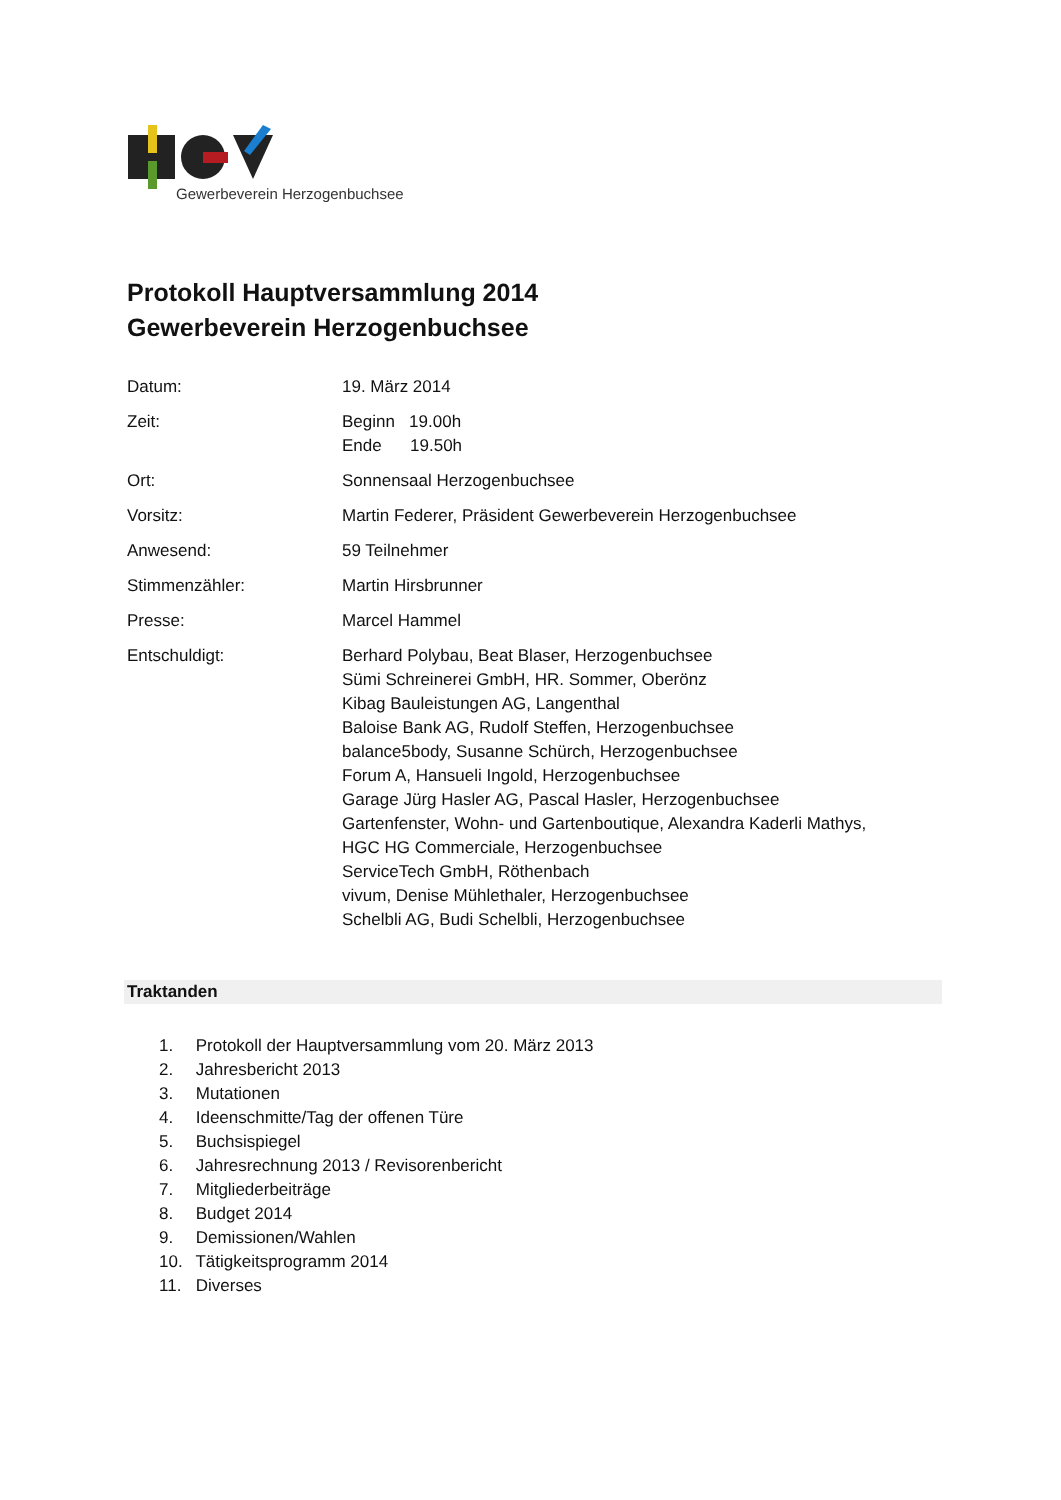Gewerbeverein Herzogenbuchsee
Protokoll Hauptversammlung 2014
Gewerbeverein Herzogenbuchsee
Datum: 19. März 2014
Zeit: Beginn 19.00h
Ende 19.50h
Ort: Sonnensaal Herzogenbuchsee
Vorsitz: Martin Federer, Präsident Gewerbeverein Herzogenbuchsee
Anwesend: 59 Teilnehmer
Stimmenzähler: Martin Hirsbrunner
Presse: Marcel Hammel
Entschuldigt: Berhard Polybau, Beat Blaser, Herzogenbuchsee
Sümi Schreinerei GmbH, HR. Sommer, Oberönz
Kibag Bauleistungen AG, Langenthal
Baloise Bank AG, Rudolf Steffen, Herzogenbuchsee
balance5body, Susanne Schürch, Herzogenbuchsee
Forum A, Hansueli Ingold, Herzogenbuchsee
Garage Jürg Hasler AG, Pascal Hasler, Herzogenbuchsee
Gartenfenster, Wohn- und Gartenboutique, Alexandra Kaderli Mathys,
HGC HG Commerciale, Herzogenbuchsee
ServiceTech GmbH, Röthenbach
vivum, Denise Mühlethaler, Herzogenbuchsee
Schelbli AG, Budi Schelbli, Herzogenbuchsee
Traktanden
1. Protokoll der Hauptversammlung vom 20. März 2013
2. Jahresbericht 2013
3. Mutationen
4. Ideenschmitte/Tag der offenen Türe
5. Buchsispiegel
6. Jahresrechnung 2013 / Revisorenbericht
7. Mitgliederbeiträge
8. Budget 2014
9. Demissionen/Wahlen
10. Tätigkeitsprogramm 2014
11. Diverses